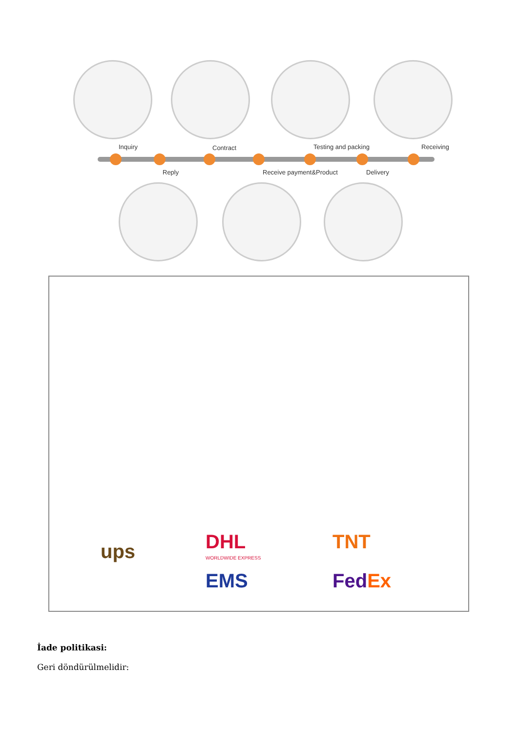Inquiry Contract Testing and packing Receiving
Reply Receive payment&Product Delivery
ups DHL
WORLDWIDE EXPRESS
EMS
TNT
FedEx
İade politikasi:
Geri döndürülmelidir: